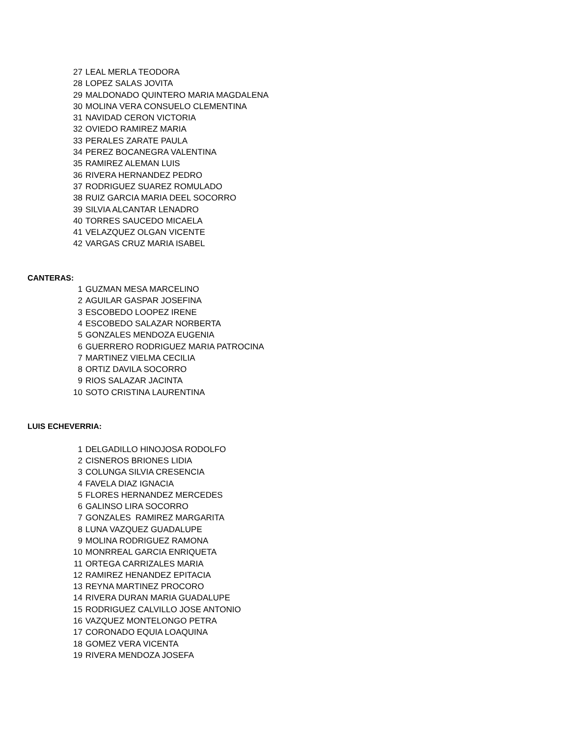| 27 | LEAL MERLA TEODORA |
| 28 | LOPEZ SALAS JOVITA |
| 29 | MALDONADO QUINTERO MARIA MAGDALENA |
| 30 | MOLINA VERA CONSUELO CLEMENTINA |
| 31 | NAVIDAD CERON VICTORIA |
| 32 | OVIEDO RAMIREZ MARIA |
| 33 | PERALES ZARATE PAULA |
| 34 | PEREZ BOCANEGRA VALENTINA |
| 35 | RAMIREZ ALEMAN LUIS |
| 36 | RIVERA HERNANDEZ PEDRO |
| 37 | RODRIGUEZ SUAREZ ROMULADO |
| 38 | RUIZ GARCIA MARIA DEEL SOCORRO |
| 39 | SILVIA ALCANTAR LENADRO |
| 40 | TORRES SAUCEDO MICAELA |
| 41 | VELAZQUEZ OLGAN VICENTE |
| 42 | VARGAS CRUZ MARIA ISABEL |
| CANTERAS: | |
| 1 | GUZMAN MESA MARCELINO |
| 2 | AGUILAR GASPAR JOSEFINA |
| 3 | ESCOBEDO LOOPEZ IRENE |
| 4 | ESCOBEDO SALAZAR NORBERTA |
| 5 | GONZALES MENDOZA EUGENIA |
| 6 | GUERRERO RODRIGUEZ MARIA PATROCINA |
| 7 | MARTINEZ VIELMA CECILIA |
| 8 | ORTIZ DAVILA SOCORRO |
| 9 | RIOS SALAZAR JACINTA |
| 10 | SOTO CRISTINA LAURENTINA |
| LUIS ECHEVERRIA: | |
| 1 | DELGADILLO HINOJOSA RODOLFO |
| 2 | CISNEROS BRIONES LIDIA |
| 3 | COLUNGA SILVIA CRESENCIA |
| 4 | FAVELA DIAZ IGNACIA |
| 5 | FLORES HERNANDEZ MERCEDES |
| 6 | GALINSO LIRA SOCORRO |
| 7 | GONZALES RAMIREZ MARGARITA |
| 8 | LUNA VAZQUEZ GUADALUPE |
| 9 | MOLINA RODRIGUEZ RAMONA |
| 10 | MONRREAL GARCIA ENRIQUETA |
| 11 | ORTEGA CARRIZALES MARIA |
| 12 | RAMIREZ HENANDEZ EPITACIA |
| 13 | REYNA MARTINEZ PROCORO |
| 14 | RIVERA DURAN MARIA GUADALUPE |
| 15 | RODRIGUEZ CALVILLO JOSE ANTONIO |
| 16 | VAZQUEZ MONTELONGO PETRA |
| 17 | CORONADO EQUIA LOAQUINA |
| 18 | GOMEZ VERA VICENTA |
| 19 | RIVERA MENDOZA JOSEFA |